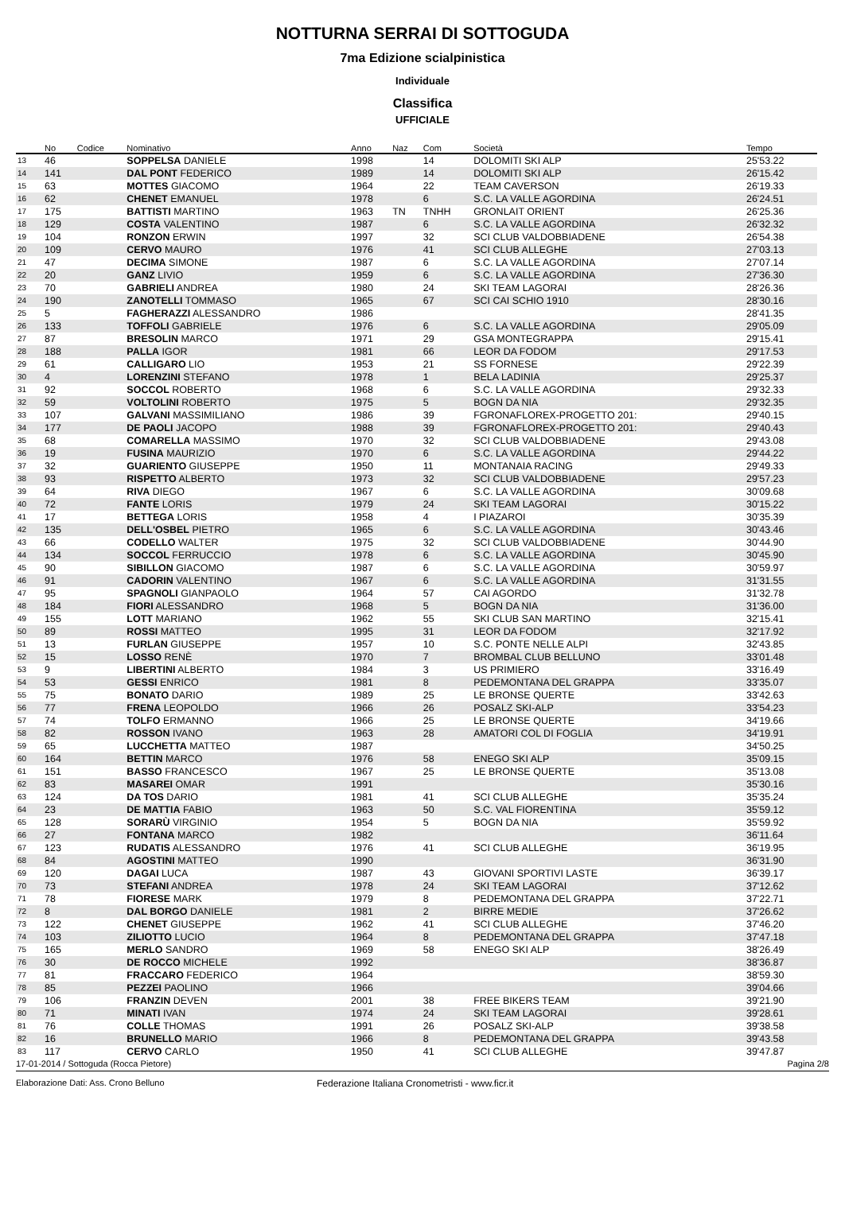NOTTURNA SERRAI DI SOTTOGUDA
7ma Edizione scialpinistica
Individuale
Classifica
UFFICIALE
| | No | Codice | Nominativo | Anno | Naz | Com | Società | Tempo | |
| --- | --- | --- | --- | --- | --- | --- | --- | --- | --- |
| 13 | 46 | | SOPPELSA DANIELE | 1998 | | 14 | DOLOMITI SKI ALP | 25'53.22 | |
| 14 | 141 | | DAL PONT FEDERICO | 1989 | | 14 | DOLOMITI SKI ALP | 26'15.42 | |
| 15 | 63 | | MOTTES GIACOMO | 1964 | | 22 | TEAM CAVERSON | 26'19.33 | |
| 16 | 62 | | CHENET EMANUEL | 1978 | | 6 | S.C. LA VALLE AGORDINA | 26'24.51 | |
| 17 | 175 | | BATTISTI MARTINO | 1963 | TN | TNHH | GRONLAIT ORIENT | 26'25.36 | |
| 18 | 129 | | COSTA VALENTINO | 1987 | | 6 | S.C. LA VALLE AGORDINA | 26'32.32 | |
| 19 | 104 | | RONZON ERWIN | 1997 | | 32 | SCI CLUB VALDOBBIADENE | 26'54.38 | |
| 20 | 109 | | CERVO MAURO | 1976 | | 41 | SCI CLUB ALLEGHE | 27'03.13 | |
| 21 | 47 | | DECIMA SIMONE | 1987 | | 6 | S.C. LA VALLE AGORDINA | 27'07.14 | |
| 22 | 20 | | GANZ LIVIO | 1959 | | 6 | S.C. LA VALLE AGORDINA | 27'36.30 | |
| 23 | 70 | | GABRIELI ANDREA | 1980 | | 24 | SKI TEAM LAGORAI | 28'26.36 | |
| 24 | 190 | | ZANOTELLI TOMMASO | 1965 | | 67 | SCI CAI SCHIO 1910 | 28'30.16 | |
| 25 | 5 | | FAGHERAZZI ALESSANDRO | 1986 | | | | 28'41.35 | |
| 26 | 133 | | TOFFOLI GABRIELE | 1976 | | 6 | S.C. LA VALLE AGORDINA | 29'05.09 | |
| 27 | 87 | | BRESOLIN MARCO | 1971 | | 29 | GSA MONTEGRAPPA | 29'15.41 | |
| 28 | 188 | | PALLA IGOR | 1981 | | 66 | LEOR DA FODOM | 29'17.53 | |
| 29 | 61 | | CALLIGARO LIO | 1953 | | 21 | SS FORNESE | 29'22.39 | |
| 30 | 4 | | LORENZINI STEFANO | 1978 | | 1 | BELA LADINIA | 29'25.37 | |
| 31 | 92 | | SOCCOL ROBERTO | 1968 | | 6 | S.C. LA VALLE AGORDINA | 29'32.33 | |
| 32 | 59 | | VOLTOLINI ROBERTO | 1975 | | 5 | BOGN DA NIA | 29'32.35 | |
| 33 | 107 | | GALVANI MASSIMILIANO | 1986 | | 39 | FGRONAFLOREX-PROGETTO 201: | 29'40.15 | |
| 34 | 177 | | DE PAOLI JACOPO | 1988 | | 39 | FGRONAFLOREX-PROGETTO 201: | 29'40.43 | |
| 35 | 68 | | COMARELLA MASSIMO | 1970 | | 32 | SCI CLUB VALDOBBIADENE | 29'43.08 | |
| 36 | 19 | | FUSINA MAURIZIO | 1970 | | 6 | S.C. LA VALLE AGORDINA | 29'44.22 | |
| 37 | 32 | | GUARIENTO GIUSEPPE | 1950 | | 11 | MONTANAIA RACING | 29'49.33 | |
| 38 | 93 | | RISPETTO ALBERTO | 1973 | | 32 | SCI CLUB VALDOBBIADENE | 29'57.23 | |
| 39 | 64 | | RIVA DIEGO | 1967 | | 6 | S.C. LA VALLE AGORDINA | 30'09.68 | |
| 40 | 72 | | FANTE LORIS | 1979 | | 24 | SKI TEAM LAGORAI | 30'15.22 | |
| 41 | 17 | | BETTEGA LORIS | 1958 | | 4 | I PIAZAROI | 30'35.39 | |
| 42 | 135 | | DELL'OSBEL PIETRO | 1965 | | 6 | S.C. LA VALLE AGORDINA | 30'43.46 | |
| 43 | 66 | | CODELLO WALTER | 1975 | | 32 | SCI CLUB VALDOBBIADENE | 30'44.90 | |
| 44 | 134 | | SOCCOL FERRUCCIO | 1978 | | 6 | S.C. LA VALLE AGORDINA | 30'45.90 | |
| 45 | 90 | | SIBILLON GIACOMO | 1987 | | 6 | S.C. LA VALLE AGORDINA | 30'59.97 | |
| 46 | 91 | | CADORIN VALENTINO | 1967 | | 6 | S.C. LA VALLE AGORDINA | 31'31.55 | |
| 47 | 95 | | SPAGNOLI GIANPAOLO | 1964 | | 57 | CAI AGORDO | 31'32.78 | |
| 48 | 184 | | FIORI ALESSANDRO | 1968 | | 5 | BOGN DA NIA | 31'36.00 | |
| 49 | 155 | | LOTT MARIANO | 1962 | | 55 | SKI CLUB SAN MARTINO | 32'15.41 | |
| 50 | 89 | | ROSSI MATTEO | 1995 | | 31 | LEOR DA FODOM | 32'17.92 | |
| 51 | 13 | | FURLAN GIUSEPPE | 1957 | | 10 | S.C. PONTE NELLE ALPI | 32'43.85 | |
| 52 | 15 | | LOSSO RENÈ | 1970 | | 7 | BROMBAL CLUB BELLUNO | 33'01.48 | |
| 53 | 9 | | LIBERTINI ALBERTO | 1984 | | 3 | US PRIMIERO | 33'16.49 | |
| 54 | 53 | | GESSI ENRICO | 1981 | | 8 | PEDEMONTANA DEL GRAPPA | 33'35.07 | |
| 55 | 75 | | BONATO DARIO | 1989 | | 25 | LE BRONSE QUERTE | 33'42.63 | |
| 56 | 77 | | FRENA LEOPOLDO | 1966 | | 26 | POSALZ SKI-ALP | 33'54.23 | |
| 57 | 74 | | TOLFO ERMANNO | 1966 | | 25 | LE BRONSE QUERTE | 34'19.66 | |
| 58 | 82 | | ROSSON IVANO | 1963 | | 28 | AMATORI COL DI FOGLIA | 34'19.91 | |
| 59 | 65 | | LUCCHETTA MATTEO | 1987 | | | | 34'50.25 | |
| 60 | 164 | | BETTIN MARCO | 1976 | | 58 | ENEGO SKI ALP | 35'09.15 | |
| 61 | 151 | | BASSO FRANCESCO | 1967 | | 25 | LE BRONSE QUERTE | 35'13.08 | |
| 62 | 83 | | MASAREI OMAR | 1991 | | | | 35'30.16 | |
| 63 | 124 | | DA TOS DARIO | 1981 | | 41 | SCI CLUB ALLEGHE | 35'35.24 | |
| 64 | 23 | | DE MATTIA FABIO | 1963 | | 50 | S.C. VAL FIORENTINA | 35'59.12 | |
| 65 | 128 | | SORARÙ VIRGINIO | 1954 | | 5 | BOGN DA NIA | 35'59.92 | |
| 66 | 27 | | FONTANA MARCO | 1982 | | | | 36'11.64 | |
| 67 | 123 | | RUDATIS ALESSANDRO | 1976 | | 41 | SCI CLUB ALLEGHE | 36'19.95 | |
| 68 | 84 | | AGOSTINI MATTEO | 1990 | | | | 36'31.90 | |
| 69 | 120 | | DAGAI LUCA | 1987 | | 43 | GIOVANI SPORTIVI LASTE | 36'39.17 | |
| 70 | 73 | | STEFANI ANDREA | 1978 | | 24 | SKI TEAM LAGORAI | 37'12.62 | |
| 71 | 78 | | FIORESE MARK | 1979 | | 8 | PEDEMONTANA DEL GRAPPA | 37'22.71 | |
| 72 | 8 | | DAL BORGO DANIELE | 1981 | | 2 | BIRRE MEDIE | 37'26.62 | |
| 73 | 122 | | CHENET GIUSEPPE | 1962 | | 41 | SCI CLUB ALLEGHE | 37'46.20 | |
| 74 | 103 | | ZILIOTTO LUCIO | 1964 | | 8 | PEDEMONTANA DEL GRAPPA | 37'47.18 | |
| 75 | 165 | | MERLO SANDRO | 1969 | | 58 | ENEGO SKI ALP | 38'26.49 | |
| 76 | 30 | | DE ROCCO MICHELE | 1992 | | | | 38'36.87 | |
| 77 | 81 | | FRACCARO FEDERICO | 1964 | | | | 38'59.30 | |
| 78 | 85 | | PEZZEI PAOLINO | 1966 | | | | 39'04.66 | |
| 79 | 106 | | FRANZIN DEVEN | 2001 | | 38 | FREE BIKERS TEAM | 39'21.90 | |
| 80 | 71 | | MINATI IVAN | 1974 | | 24 | SKI TEAM LAGORAI | 39'28.61 | |
| 81 | 76 | | COLLE THOMAS | 1991 | | 26 | POSALZ SKI-ALP | 39'38.58 | |
| 82 | 16 | | BRUNELLO MARIO | 1966 | | 8 | PEDEMONTANA DEL GRAPPA | 39'43.58 | |
| 83 | 117 | | CERVO CARLO | 1950 | | 41 | SCI CLUB ALLEGHE | 39'47.87 | |
17-01-2014 / Sottoguda (Rocca Pietore) Pagina 2/8
Elaborazione Dati: Ass. Crono Belluno Federazione Italiana Cronometristi - www.ficr.it